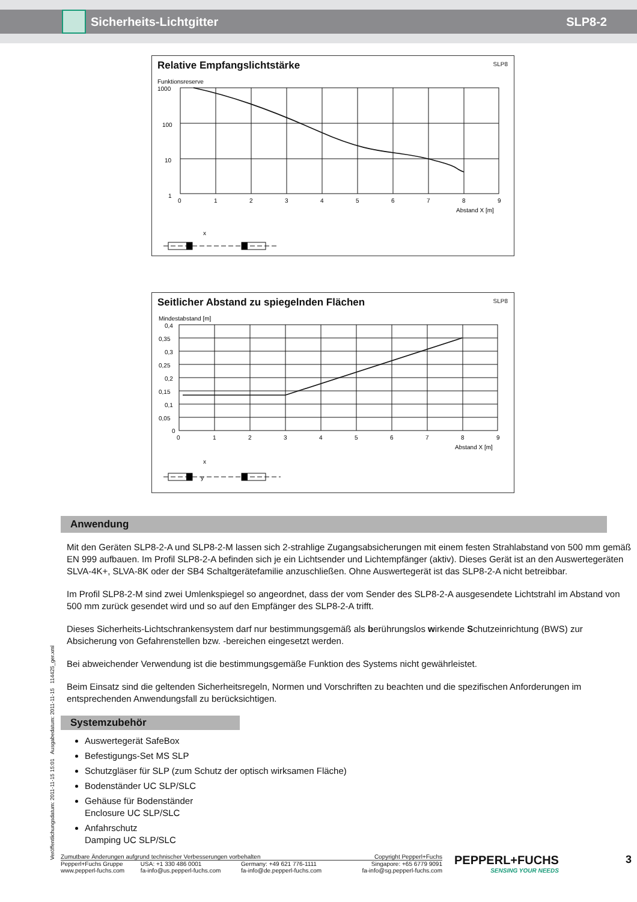Sicherheits-Lichtgitter SLP8-2
Relative Empfangslichtstärke
SLP8
Funktionsreserve
1000
100
10
1
0
1
2
3
4
5
6
7
8
9
Abstand X [m]
x
Seitlicher Abstand zu spiegelnden Flächen
SLP8
Mindestabstand [m]
0,4
0,35
0,3
0,25
0,2
0,15
0,1
0,05
0
0
1
2
3
4
5
6
7
8
9
Abstand X [m]
x
y
Veröffentlichungsdatum: 2011-11-15 15:01 Ausgabedatum: 2011-11-15 114425_ger.xml
Anwendung
Mit den Geräten SLP8-2-A und SLP8-2-M lassen sich 2-strahlige Zugangsabsicherungen mit einem festen Strahlabstand von 500 mm gemäß EN 999 aufbauen. Im Profil SLP8-2-A befinden sich je ein Lichtsender und Lichtempfänger (aktiv). Dieses Gerät ist an den Auswertegeräten SLVA-4K+, SLVA-8K oder der SB4 Schaltgerätefamilie anzuschließen. Ohne Auswertegerät ist das SLP8-2-A nicht betreibbar.
Im Profil SLP8-2-M sind zwei Umlenkspiegel so angeordnet, dass der vom Sender des SLP8-2-A ausgesendete Lichtstrahl im Abstand von 500 mm zurück gesendet wird und so auf den Empfänger des SLP8-2-A trifft.
Dieses Sicherheits-Lichtschrankensystem darf nur bestimmungsgemäß als berührungslos wirkende Schutzeinrichtung (BWS) zur Absicherung von Gefahrenstellen bzw. -bereichen eingesetzt werden.
Bei abweichender Verwendung ist die bestimmungsgemäße Funktion des Systems nicht gewährleistet.
Beim Einsatz sind die geltenden Sicherheitsregeln, Normen und Vorschriften zu beachten und die spezifischen Anforderungen im entsprechenden Anwendungsfall zu berücksichtigen.
Systemzubehör
Auswertegerät SafeBox
Befestigungs-Set MS SLP
Schutzgläser für SLP (zum Schutz der optisch wirksamen Fläche)
Bodenständer UC SLP/SLC
Gehäuse für Bodenständer
Enclosure UC SLP/SLC
Anfahrschutz
Damping UC SLP/SLC
| Zumutbare Änderungen aufgrund technischer Verbesserungen vorbehalten | | | Copyright Pepperl+Fuchs |
| Pepperl+Fuchs Gruppe www.pepperl-fuchs.com | USA: +1 330 486 0001 fa-info@us.pepperl-fuchs.com | Germany: +49 621 776-1111 fa-info@de.pepperl-fuchs.com | Singapore: +65 6779 9091 fa-info@sg.pepperl-fuchs.com |
PEPPERL+FUCHS
SENSING YOUR NEEDS
3